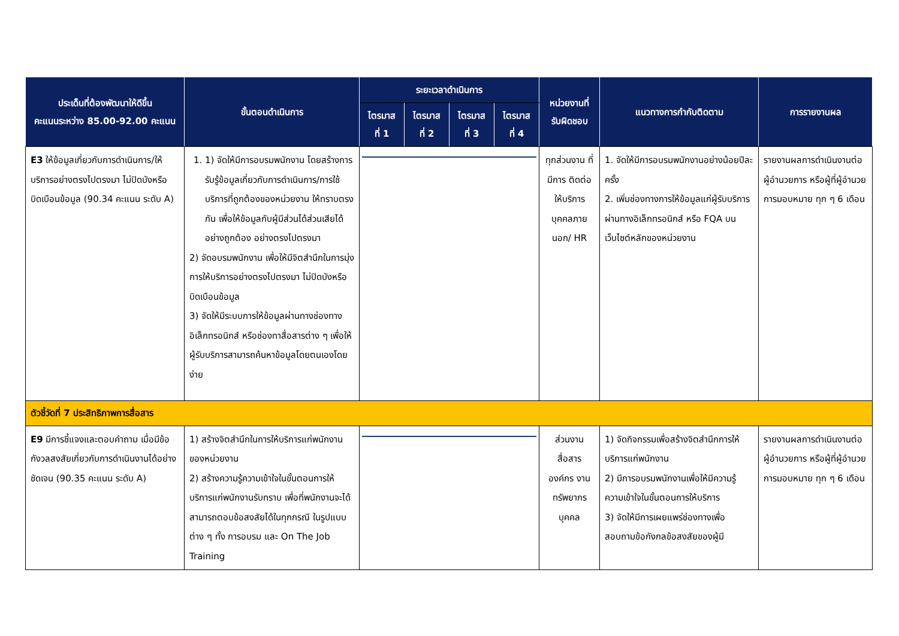| ประเด็นที่ต้องพัฒนาให้ดีขึ้น คะแนนระหว่าง 85.00-92.00 คะแนน | ขั้นตอนดำเนินการ | ระยะเวลาดำเนินการ | | | | หน่วยงานที่ รับผิดชอบ | แนวทางการกำกับติดตาม | การรายงานผล |
| --- | --- | --- | --- | --- | --- | --- | --- | --- |
| | | ไตรมาส ที่ 1 | ไตรมาส ที่ 2 | ไตรมาส ที่ 3 | ไตรมาส ที่ 4 | | | |
| E3 ให้ข้อมูลเกี่ยวกับการดำเนินการ/ให้บริการอย่างตรงไปตรงมา ไม่ปิดบังหรือบิดเบือนข้อมูล (90.34 คะแนน ระดับ A) | 1. 1) จัดให้มีการอบรมพนักงาน โดยสร้างการรับรู้ข้อมูลเกี่ยวกับการดำเนินการ/การใช้บริการที่ถูกต้องของหน่วยงาน ให้ทราบตรงกัน เพื่อให้ข้อมูลกับผู้มีส่วนได้ส่วนเสียได้อย่างถูกต้อง อย่างตรงไปตรงมา 2) จัดอบรมพนักงาน เพื่อให้มีจิตสำนึกในการมุ่งการให้บริการอย่างตรงไปตรงมา ไม่ปิดบังหรือบิดเบือนข้อมูล 3) จัดให้มีระบบการให้ข้อมูลผ่านทางช่องทางอิเล็กทรอนิกส์ หรือช่องทาสื่อสารต่าง ๆ เพื่อให้ผู้รับบริการสามารถค้นหาข้อมูลโดยตนเองโดยง่าย | | | | | ทุกส่วนงาน ที่มีการ ติดต่อ ให้บริการ บุคคลภาย นอก/ HR | 1. จัดให้มีการอบรมพนักงานอย่างน้อยปีละครั้ง 2. เพิ่มช่องทางการให้ข้อมูลแก่ผู้รับบริการผ่านทางอิเล็กทรอนิกส์ หรือ FQA บนเว็บไซต์หลักของหน่วยงาน | รายงานผลการดำเนินงานต่อผู้อำนวยการ หรือผู้ที่ผู้อำนวยการมอบหมาย ทุก ๆ 6 เดือน |
| ตัวชี้วัดที่ 7 ประสิทธิภาพการสื่อสาร | | | | | | | | |
| E9 มีการชี้แจงและตอบคำถาม เมื่อมีข้อกังวลสงสัยเกี่ยวกับการดำเนินงานได้อย่างชัดเจน (90.35 คะแนน ระดับ A) | 1) สร้างจิตสำนึกในการให้บริการแก่พนักงานของหน่วยงาน 2) สร้างความรู้ความเข้าใจในขั้นตอนการให้บริการแก่พนักงานรับทราบ เพื่อที่พนักงานจะได้สามารถตอบข้อสงสัยได้ในทุกกรณี ในรูปแบบต่าง ๆ ทั้ง การอบรม และ On The Job Training | | | | | ส่วนงาน สื่อสาร องค์กร งาน ทรัพยากร บุคคล | 1) จัดกิจกรรมเพื่อสร้างจิตสำนึกการให้บริการแก่พนักงาน 2) มีการอบรมพนักงานเพื่อให้มีความรู้ความเข้าใจในขั้นตอนการให้บริการ 3) จัดให้มีการเผยแพร่ช่องทางเพื่อสอบถามข้อกังกลข้อสงสัยของผู้มี | รายงานผลการดำเนินงานต่อผู้อำนวยการ หรือผู้ที่ผู้อำนวยการมอบหมาย ทุก ๆ 6 เดือน |